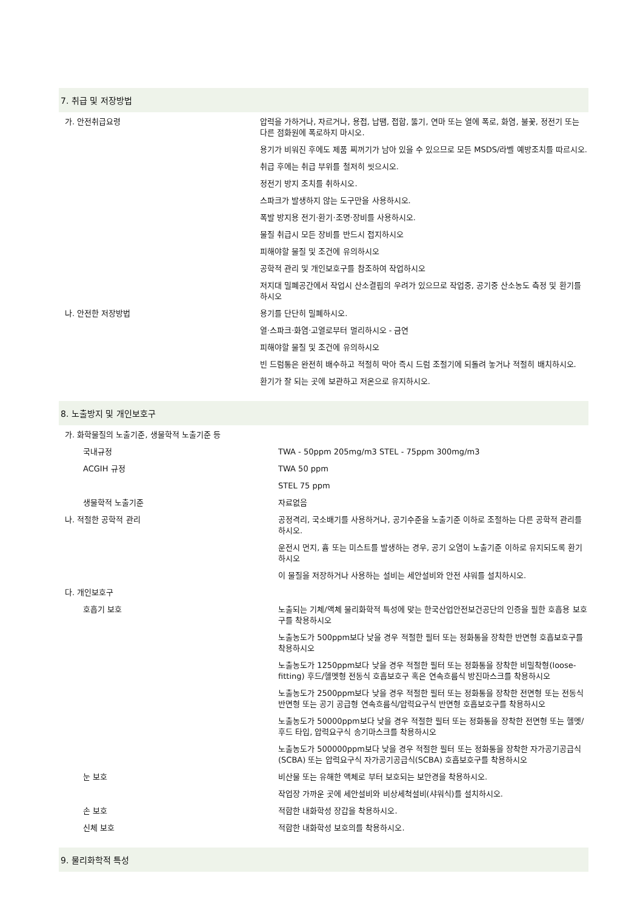7. 취급 및 저장방법
| 가. 안전취급요령 | 압력을 가하거나, 자르거나, 용접, 납땜, 접합, 뚫기, 연마 또는 열에 폭로, 화염, 불꽃, 정전기 또는 다른 점화원에 폭로하지 마시오. |
| | 용기가 비워진 후에도 제품 찌꺼기가 남아 있을 수 있으므로 모든 MSDS/라벨 예방조치를 따르시오. |
| | 취급 후에는 취급 부위를 철저히 씻으시오. |
| | 정전기 방지 조치를 취하시오. |
| | 스파크가 발생하지 않는 도구만을 사용하시오. |
| | 폭발 방지용 전기·환기·조명·장비를 사용하시오. |
| | 물질 취급시 모든 장비를 반드시 접지하시오 |
| | 피해야할 물질 및 조건에 유의하시오 |
| | 공학적 관리 및 개인보호구를 참조하여 작업하시오 |
| | 저지대 밀폐공간에서 작업시 산소결핍의 우려가 있으므로 작업중, 공기중 산소농도 측정 및 환기를 하시오 |
| 나. 안전한 저장방법 | 용기를 단단히 밀폐하시오. |
| | 열·스파크·화염·고열로부터 멀리하시오 - 금연 |
| | 피해야할 물질 및 조건에 유의하시오 |
| | 빈 드럼통은 완전히 배수하고 적절히 막아 즉시 드럼 조절기에 되돌려 놓거나 적절히 배치하시오. |
| | 환기가 잘 되는 곳에 보관하고 저온으로 유지하시오. |
8. 노출방지 및 개인보호구
| 가. 화학물질의 노출기준, 생물학적 노출기준 등 | |
| 국내규정 | TWA - 50ppm 205mg/m3 STEL - 75ppm 300mg/m3 |
| ACGIH 규정 | TWA 50 ppm |
| | STEL 75 ppm |
| 생물학적 노출기준 | 자료없음 |
| 나. 적절한 공학적 관리 | 공정격리, 국소배기를 사용하거나, 공기수준을 노출기준 이하로 조절하는 다른 공학적 관리를 하시오. |
| | 운전시 먼지, 흄 또는 미스트를 발생하는 경우, 공기 오염이 노출기준 이하로 유지되도록 환기하시오 |
| | 이 물질을 저장하거나 사용하는 설비는 세안설비와 안전 샤워를 설치하시오. |
| 다. 개인보호구 | |
| 호흡기 보호 | 노출되는 기체/액체 물리화학적 특성에 맞는 한국산업안전보건공단의 인증을 필한 호흡용 보호구를 착용하시오 |
| | 노출농도가 500ppm보다 낮을 경우 적절한 필터 또는 정화통을 장착한 반면형 호흡보호구를 착용하시오 |
| | 노출농도가 1250ppm보다 낮을 경우 적절한 필터 또는 정화통을 장착한 비밀착형(loose-fitting) 후드/헬멧형 전동식 호흡보호구 혹은 연속흐름식 방진마스크를 착용하시오 |
| | 노출농도가 2500ppm보다 낮을 경우 적절한 필터 또는 정화통을 장착한 전면형 또는 전동식 반면형 또는 공기 공급형 연속흐름식/압력요구식 반면형 호흡보호구를 착용하시오 |
| | 노출농도가 50000ppm보다 낮을 경우 적절한 필터 또는 정화통을 장착한 전면형 또는 헬멧/후드 타입, 압력요구식 송기마스크를 착용하시오 |
| | 노출농도가 500000ppm보다 낮을 경우 적절한 필터 또는 정화통을 장착한 자가공기공급식(SCBA) 또는 압력요구식 자가공기공급식(SCBA) 호흡보호구를 착용하시오 |
| 눈 보호 | 비산물 또는 유해한 액체로 부터 보호되는 보안경을 착용하시오. |
| | 작업장 가까운 곳에 세안설비와 비상세척설비(샤워식)를 설치하시오. |
| 손 보호 | 적합한 내화학성 장갑을 착용하시오. |
| 신체 보호 | 적합한 내화학성 보호의를 착용하시오. |
9. 물리화학적 특성